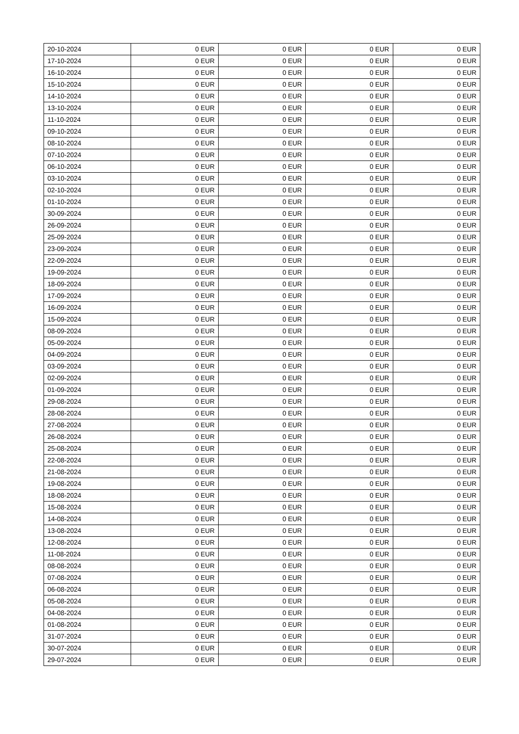| 20-10-2024 | 0 EUR | 0 EUR | 0 EUR | 0 EUR |
| 17-10-2024 | 0 EUR | 0 EUR | 0 EUR | 0 EUR |
| 16-10-2024 | 0 EUR | 0 EUR | 0 EUR | 0 EUR |
| 15-10-2024 | 0 EUR | 0 EUR | 0 EUR | 0 EUR |
| 14-10-2024 | 0 EUR | 0 EUR | 0 EUR | 0 EUR |
| 13-10-2024 | 0 EUR | 0 EUR | 0 EUR | 0 EUR |
| 11-10-2024 | 0 EUR | 0 EUR | 0 EUR | 0 EUR |
| 09-10-2024 | 0 EUR | 0 EUR | 0 EUR | 0 EUR |
| 08-10-2024 | 0 EUR | 0 EUR | 0 EUR | 0 EUR |
| 07-10-2024 | 0 EUR | 0 EUR | 0 EUR | 0 EUR |
| 06-10-2024 | 0 EUR | 0 EUR | 0 EUR | 0 EUR |
| 03-10-2024 | 0 EUR | 0 EUR | 0 EUR | 0 EUR |
| 02-10-2024 | 0 EUR | 0 EUR | 0 EUR | 0 EUR |
| 01-10-2024 | 0 EUR | 0 EUR | 0 EUR | 0 EUR |
| 30-09-2024 | 0 EUR | 0 EUR | 0 EUR | 0 EUR |
| 26-09-2024 | 0 EUR | 0 EUR | 0 EUR | 0 EUR |
| 25-09-2024 | 0 EUR | 0 EUR | 0 EUR | 0 EUR |
| 23-09-2024 | 0 EUR | 0 EUR | 0 EUR | 0 EUR |
| 22-09-2024 | 0 EUR | 0 EUR | 0 EUR | 0 EUR |
| 19-09-2024 | 0 EUR | 0 EUR | 0 EUR | 0 EUR |
| 18-09-2024 | 0 EUR | 0 EUR | 0 EUR | 0 EUR |
| 17-09-2024 | 0 EUR | 0 EUR | 0 EUR | 0 EUR |
| 16-09-2024 | 0 EUR | 0 EUR | 0 EUR | 0 EUR |
| 15-09-2024 | 0 EUR | 0 EUR | 0 EUR | 0 EUR |
| 08-09-2024 | 0 EUR | 0 EUR | 0 EUR | 0 EUR |
| 05-09-2024 | 0 EUR | 0 EUR | 0 EUR | 0 EUR |
| 04-09-2024 | 0 EUR | 0 EUR | 0 EUR | 0 EUR |
| 03-09-2024 | 0 EUR | 0 EUR | 0 EUR | 0 EUR |
| 02-09-2024 | 0 EUR | 0 EUR | 0 EUR | 0 EUR |
| 01-09-2024 | 0 EUR | 0 EUR | 0 EUR | 0 EUR |
| 29-08-2024 | 0 EUR | 0 EUR | 0 EUR | 0 EUR |
| 28-08-2024 | 0 EUR | 0 EUR | 0 EUR | 0 EUR |
| 27-08-2024 | 0 EUR | 0 EUR | 0 EUR | 0 EUR |
| 26-08-2024 | 0 EUR | 0 EUR | 0 EUR | 0 EUR |
| 25-08-2024 | 0 EUR | 0 EUR | 0 EUR | 0 EUR |
| 22-08-2024 | 0 EUR | 0 EUR | 0 EUR | 0 EUR |
| 21-08-2024 | 0 EUR | 0 EUR | 0 EUR | 0 EUR |
| 19-08-2024 | 0 EUR | 0 EUR | 0 EUR | 0 EUR |
| 18-08-2024 | 0 EUR | 0 EUR | 0 EUR | 0 EUR |
| 15-08-2024 | 0 EUR | 0 EUR | 0 EUR | 0 EUR |
| 14-08-2024 | 0 EUR | 0 EUR | 0 EUR | 0 EUR |
| 13-08-2024 | 0 EUR | 0 EUR | 0 EUR | 0 EUR |
| 12-08-2024 | 0 EUR | 0 EUR | 0 EUR | 0 EUR |
| 11-08-2024 | 0 EUR | 0 EUR | 0 EUR | 0 EUR |
| 08-08-2024 | 0 EUR | 0 EUR | 0 EUR | 0 EUR |
| 07-08-2024 | 0 EUR | 0 EUR | 0 EUR | 0 EUR |
| 06-08-2024 | 0 EUR | 0 EUR | 0 EUR | 0 EUR |
| 05-08-2024 | 0 EUR | 0 EUR | 0 EUR | 0 EUR |
| 04-08-2024 | 0 EUR | 0 EUR | 0 EUR | 0 EUR |
| 01-08-2024 | 0 EUR | 0 EUR | 0 EUR | 0 EUR |
| 31-07-2024 | 0 EUR | 0 EUR | 0 EUR | 0 EUR |
| 30-07-2024 | 0 EUR | 0 EUR | 0 EUR | 0 EUR |
| 29-07-2024 | 0 EUR | 0 EUR | 0 EUR | 0 EUR |